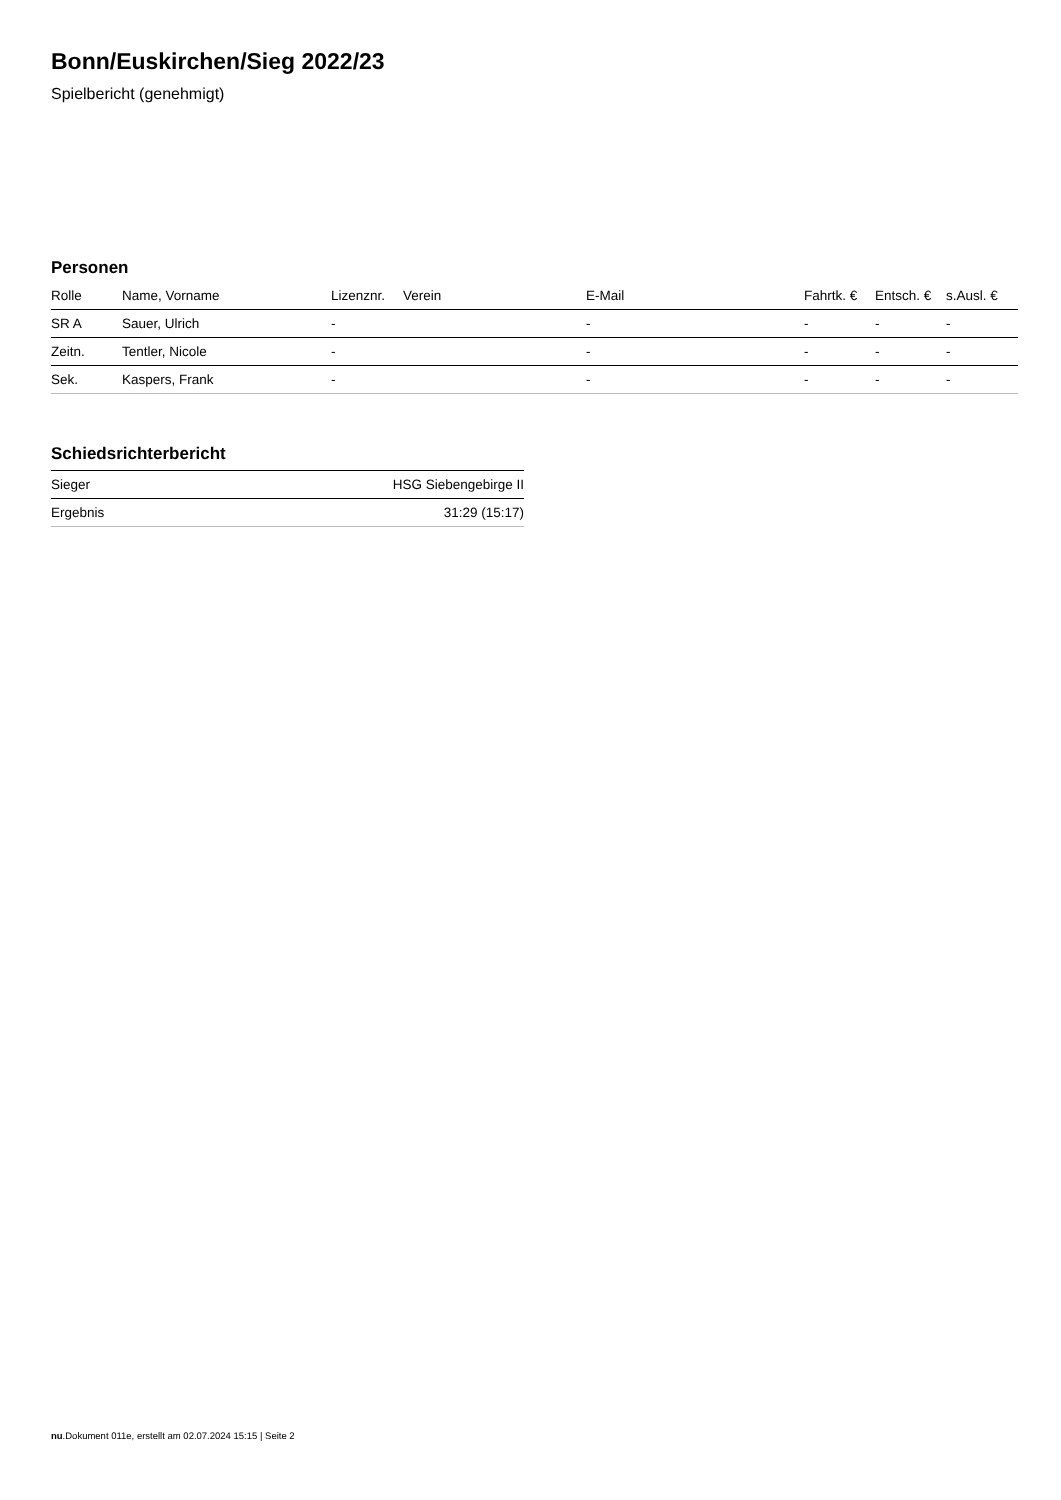Bonn/Euskirchen/Sieg 2022/23
Spielbericht (genehmigt)
Personen
| Rolle | Name, Vorname | Lizenznr. | Verein | E-Mail | Fahrtk. € | Entsch. € | s.Ausl. € |
| --- | --- | --- | --- | --- | --- | --- | --- |
| SR A | Sauer, Ulrich | - | | - | - | - | - |
| Zeitn. | Tentler, Nicole | - | | - | - | - | - |
| Sek. | Kaspers, Frank | - | | - | - | - | - |
Schiedsrichterbericht
| Sieger | HSG Siebengebirge II |
| Ergebnis | 31:29 (15:17) |
nu.Dokument 011e, erstellt am 02.07.2024 15:15 | Seite 2